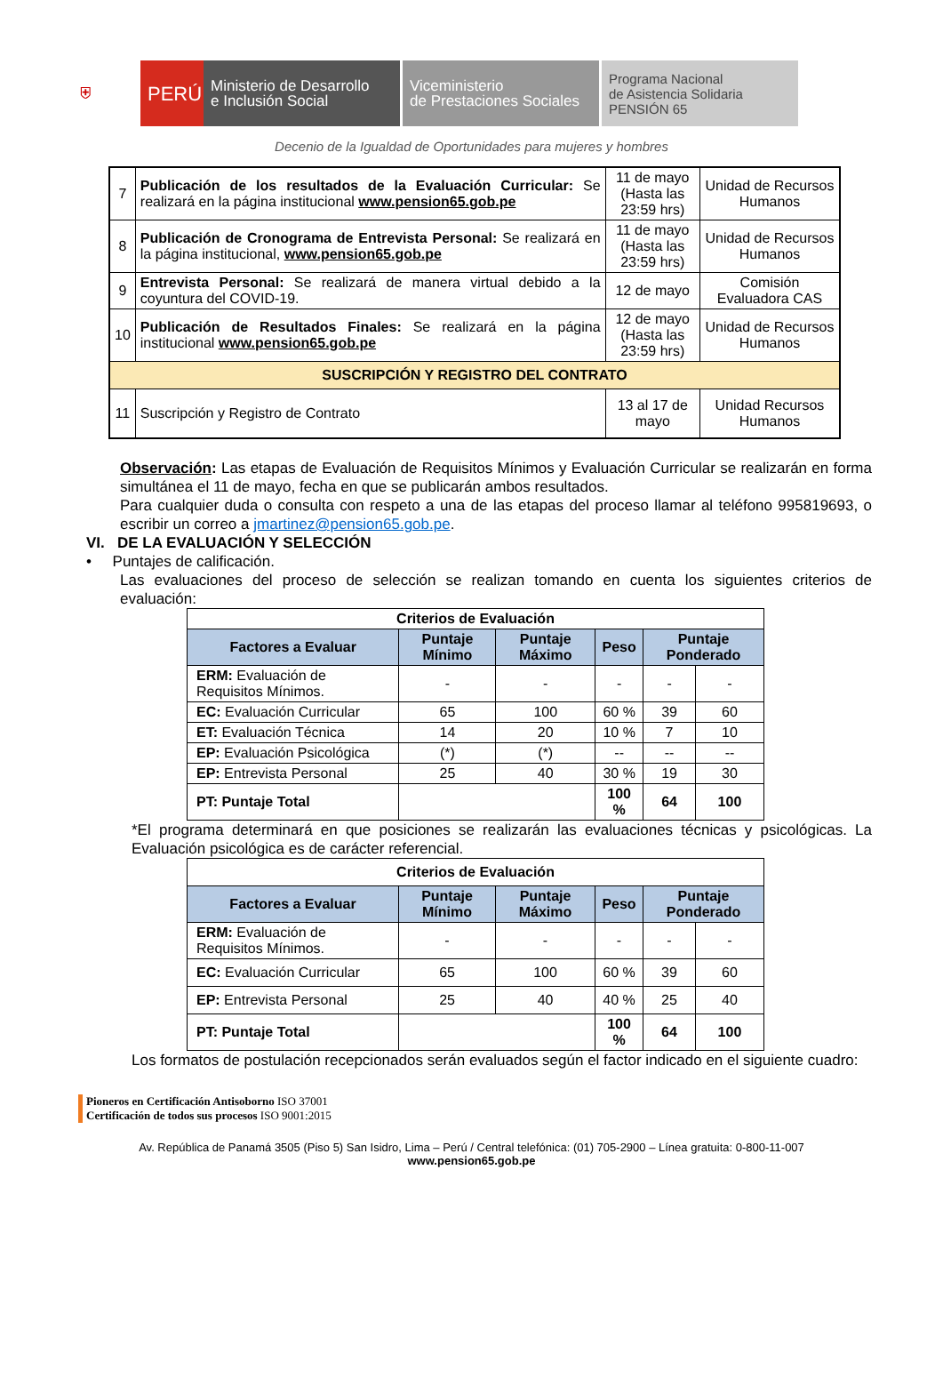⛨
PERÚ
Ministerio de Desarrollo
e Inclusión Social
Viceministerio
de Prestaciones Sociales
Programa Nacional
de Asistencia Solidaria
PENSIÓN 65
Decenio de la Igualdad de Oportunidades para mujeres y hombres
| 7 | Publicación de los resultados de la Evaluación Curricular: Se realizará en la página institucional www.pension65.gob.pe | 11 de mayo (Hasta las 23:59 hrs) | Unidad de Recursos Humanos |
| 8 | Publicación de Cronograma de Entrevista Personal: Se realizará en la página institucional, www.pension65.gob.pe | 11 de mayo (Hasta las 23:59 hrs) | Unidad de Recursos Humanos |
| 9 | Entrevista Personal: Se realizará de manera virtual debido a la coyuntura del COVID-19. | 12 de mayo | Comisión Evaluadora CAS |
| 10 | Publicación de Resultados Finales: Se realizará en la página institucional www.pension65.gob.pe | 12 de mayo (Hasta las 23:59 hrs) | Unidad de Recursos Humanos |
| SUSCRIPCIÓN Y REGISTRO DEL CONTRATO | | | |
| 11 | Suscripción y Registro de Contrato | 13 al 17 de mayo | Unidad Recursos Humanos |
Observación: Las etapas de Evaluación de Requisitos Mínimos y Evaluación Curricular se realizarán en forma simultánea el 11 de mayo, fecha en que se publicarán ambos resultados.
Para cualquier duda o consulta con respeto a una de las etapas del proceso llamar al teléfono 995819693, o escribir un correo a jmartinez@pension65.gob.pe.
VI. DE LA EVALUACIÓN Y SELECCIÓN
• Puntajes de calificación.
Las evaluaciones del proceso de selección se realizan tomando en cuenta los siguientes criterios de evaluación:
| Criterios de Evaluación | | | | | |
| --- | --- | --- | --- | --- | --- |
| Factores a Evaluar | Puntaje Mínimo | Puntaje Máximo | Peso | Puntaje Ponderado | |
| ERM: Evaluación de Requisitos Mínimos. | - | - | - | - | - |
| EC: Evaluación Curricular | 65 | 100 | 60 % | 39 | 60 |
| ET: Evaluación Técnica | 14 | 20 | 10 % | 7 | 10 |
| EP: Evaluación Psicológica | (*) | (*) | -- | -- | -- |
| EP: Entrevista Personal | 25 | 40 | 30 % | 19 | 30 |
| PT: Puntaje Total | | | 100 % | 64 | 100 |
*El programa determinará en que posiciones se realizarán las evaluaciones técnicas y psicológicas. La Evaluación psicológica es de carácter referencial.
| Criterios de Evaluación | | | | | |
| --- | --- | --- | --- | --- | --- |
| Factores a Evaluar | Puntaje Mínimo | Puntaje Máximo | Peso | Puntaje Ponderado | |
| ERM: Evaluación de Requisitos Mínimos. | - | - | - | - | - |
| EC: Evaluación Curricular | 65 | 100 | 60 % | 39 | 60 |
| EP: Entrevista Personal | 25 | 40 | 40 % | 25 | 40 |
| PT: Puntaje Total | | | 100 % | 64 | 100 |
Los formatos de postulación recepcionados serán evaluados según el factor indicado en el siguiente cuadro:
Pioneros en Certificación Antisoborno ISO 37001
Certificación de todos sus procesos ISO 9001:2015
Av. República de Panamá 3505 (Piso 5) San Isidro, Lima – Perú / Central telefónica: (01) 705-2900 – Línea gratuita: 0-800-11-007
www.pension65.gob.pe